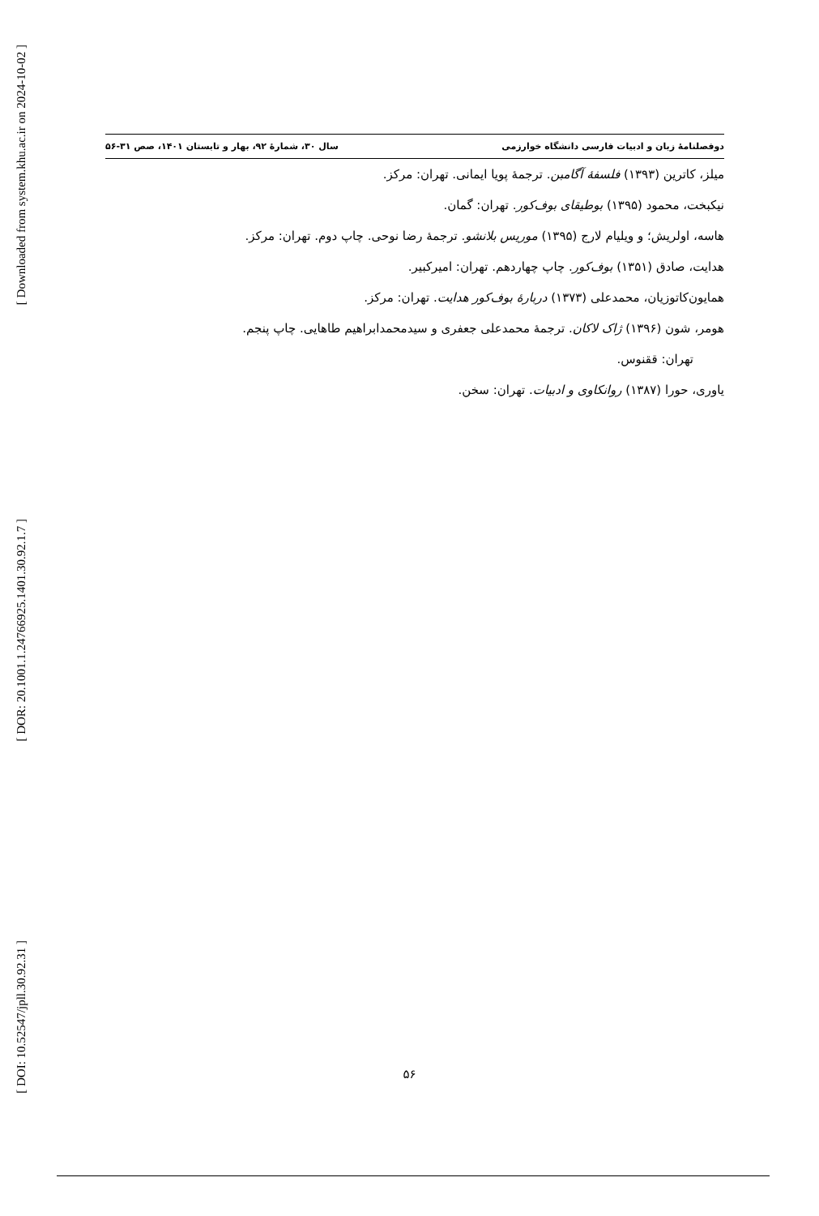[ Downloaded from system.khu.ac.ir on 2024-10-02 ]
[ DOR: 20.1001.1.24766925.1401.30.92.1.7 ]
[ DOI: 10.52547/jpll.30.92.31 ]
دوفصلنامهٔ زبان و ادبیات فارسی دانشگاه خوارزمی سال ۳۰، شمارهٔ ۹۲، بهار و تابستان ۱۴۰۱، صص ۳۱-۵۶
میلز، کاترین (۱۳۹۳) فلسفهٔ آگامبن. ترجمهٔ پویا ایمانی. تهران: مرکز.
نیکبخت، محمود (۱۳۹۵) بوطیقای بوف‌کور. تهران: گمان.
هاسه، اولریش؛ و ویلیام لارج (۱۳۹۵) موریس بلانشو. ترجمهٔ رضا نوحی. چاپ دوم. تهران: مرکز.
هدایت، صادق (۱۳۵۱) بوف‌کور. چاپ چهاردهم. تهران: امیرکبیر.
همایون‌کاتوزیان، محمدعلی (۱۳۷۳) دربارهٔ بوف‌کور هدایت. تهران: مرکز.
هومر، شون (۱۳۹۶) ژاک لاکان. ترجمهٔ محمدعلی جعفری و سیدمحمدابراهیم طاهایی. چاپ پنجم.
تهران: ققنوس.
یاوری، حورا (۱۳۸۷) روانکاوی و ادبیات. تهران: سخن.
۵۶